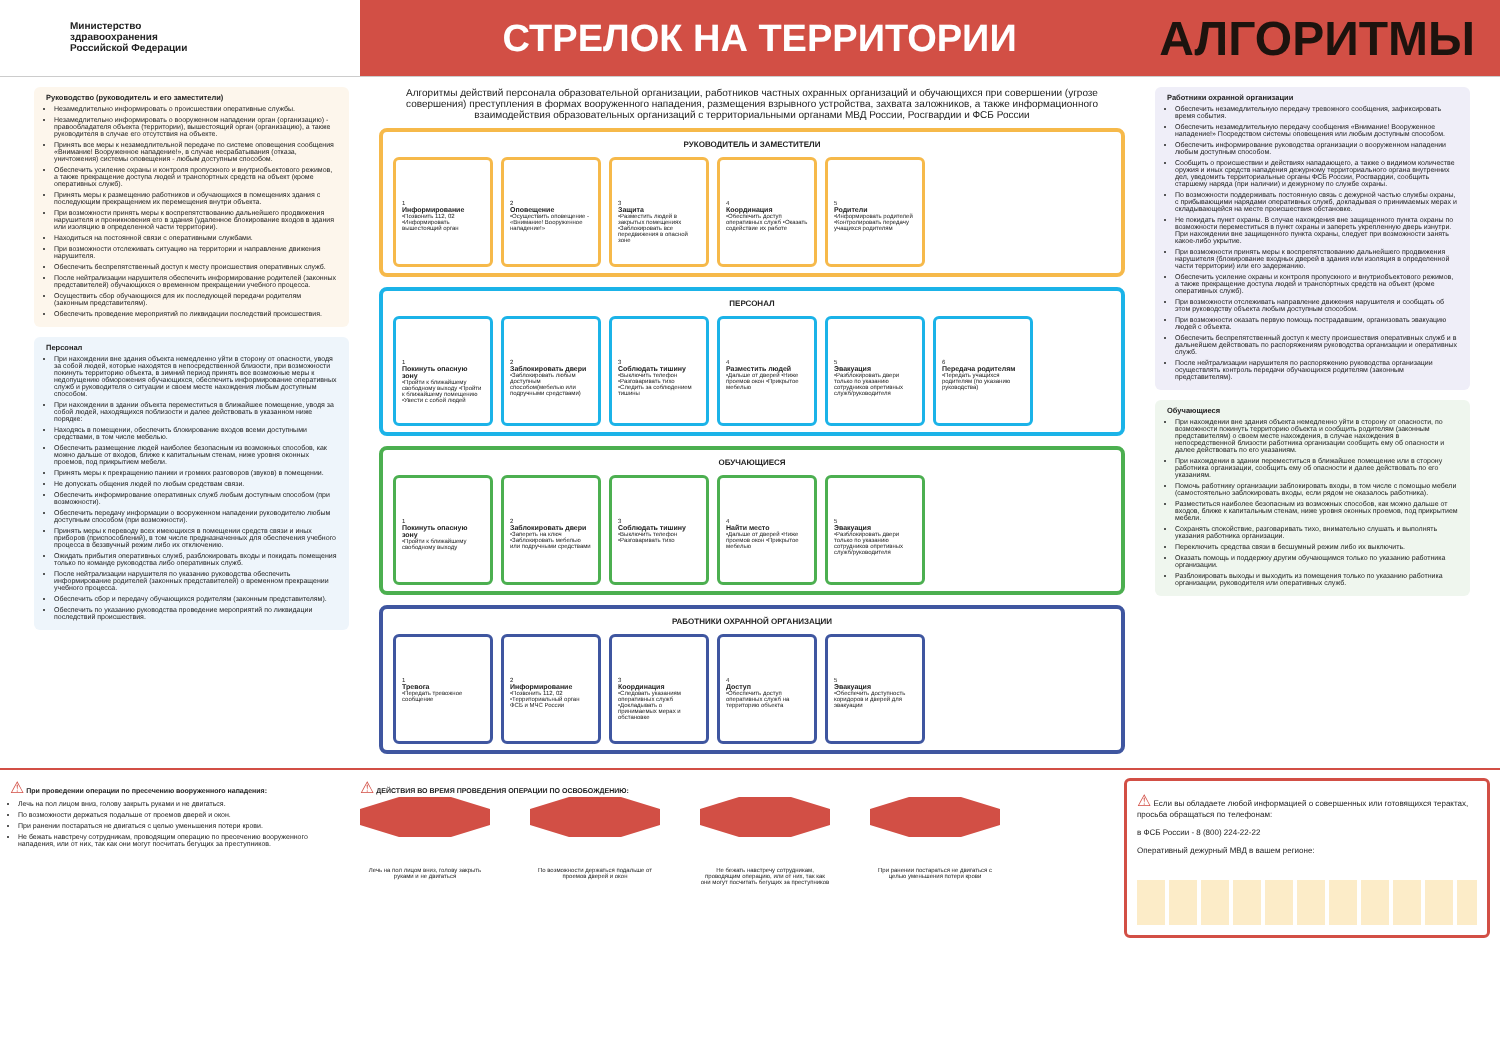Министерство
здравоохранения
Российской Федерации
СТРЕЛОК НА ТЕРРИТОРИИ
АЛГОРИТМЫ
Руководство (руководитель и его заместители)
Незамедлительно информировать о происшествии оперативные службы.
Незамедлительно информировать о вооруженном нападении орган (организацию) - правообладателя объекта (территории), вышестоящий орган (организацию), а также руководителя в случае его отсутствия на объекте.
Принять все меры к незамедлительной передаче по системе оповещения сообщения «Внимание! Вооруженное нападение!», в случае несрабатывания (отказа, уничтожения) системы оповещения - любым доступным способом.
Обеспечить усиление охраны и контроля пропускного и внутриобъектового режимов, а также прекращение доступа людей и транспортных средств на объект (кроме оперативных служб).
Принять меры к размещению работников и обучающихся в помещениях здания с последующим прекращением их перемещения внутри объекта.
При возможности принять меры к воспрепятствованию дальнейшего продвижения нарушителя и проникновения его в здания (удаленное блокирование входов в здания или изоляцию в определенной части территории).
Находиться на постоянной связи с оперативными службами.
При возможности отслеживать ситуацию на территории и направление движения нарушителя.
Обеспечить беспрепятственный доступ к месту происшествия оперативных служб.
После нейтрализации нарушителя обеспечить информирование родителей (законных представителей) обучающихся о временном прекращении учебного процесса.
Осуществить сбор обучающихся для их последующей передачи родителям (законным представителям).
Обеспечить проведение мероприятий по ликвидации последствий происшествия.
Персонал
При нахождении вне здания объекта немедленно уйти в сторону от опасности, уводя за собой людей, которые находятся в непосредственной близости, при возможности покинуть территорию объекта, в зимний период принять все возможные меры к недопущению обморожения обучающихся, обеспечить информирование оперативных служб и руководителя о ситуации и своем месте нахождения любым доступным способом.
При нахождении в здании объекта переместиться в ближайшее помещение, уводя за собой людей, находящихся поблизости и далее действовать в указанном ниже порядке:
Находясь в помещении, обеспечить блокирование входов всеми доступными средствами, в том числе мебелью.
Обеспечить размещение людей наиболее безопасным из возможных способов, как можно дальше от входов, ближе к капитальным стенам, ниже уровня оконных проемов, под прикрытием мебели.
Принять меры к прекращению паники и громких разговоров (звуков) в помещении.
Не допускать общения людей по любым средствам связи.
Обеспечить информирование оперативных служб любым доступным способом (при возможности).
Обеспечить передачу информации о вооруженном нападении руководителю любым доступным способом (при возможности).
Принять меры к переводу всех имеющихся в помещении средств связи и иных приборов (приспособлений), в том числе предназначенных для обеспечения учебного процесса в беззвучный режим либо их отключению.
Ожидать прибытия оперативных служб, разблокировать входы и покидать помещения только по команде руководства либо оперативных служб.
После нейтрализации нарушителя по указанию руководства обеспечить информирование родителей (законных представителей) о временном прекращении учебного процесса.
Обеспечить сбор и передачу обучающихся родителям (законным представителям).
Обеспечить по указанию руководства проведение мероприятий по ликвидации последствий происшествия.
Алгоритмы действий персонала образовательной организации, работников частных охранных организаций и обучающихся при совершении (угрозе совершения) преступления в формах вооруженного нападения, размещения взрывного устройства, захвата заложников, а также информационного взаимодействия образовательных организаций с территориальными органами МВД России, Росгвардии и ФСБ России
РУКОВОДИТЕЛЬ И ЗАМЕСТИТЕЛИ
1
Информирование
•Позвонить 112, 02 •Информировать вышестоящий орган
2
Оповещение
•Осуществить оповещение - «Внимание! Вооруженное нападение!»
3
Защита
•Разместить людей в закрытых помещениях •Заблокировать все передвижения в опасной зоне
4
Координация
•Обеспечить доступ оперативных служб •Оказать содействие их работе
5
Родители
•Информировать родителей •Контролировать передачу учащихся родителям
ПЕРСОНАЛ
1
Покинуть опасную зону
•Пройти к ближайшему свободному выходу •Пройти к ближайшему помещению •Увести с собой людей
2
Заблокировать двери
•Заблокировать любым доступным способом(мебелью или подручными средствами)
3
Соблюдать тишину
•Выключить телефон •Разговаривать тихо •Следить за соблюдением тишины
4
Разместить людей
•Дальше от дверей •Ниже проемов окон •Прикрытое мебелью
5
Эвакуация
•Разблокировать двери только по указанию сотрудников опретивных служб/руководителя
6
Передача родителям
•Передать учащихся родителям (по указанию руководства)
ОБУЧАЮЩИЕСЯ
1
Покинуть опасную зону
•Пройти к ближайшему свободному выходу
2
Заблокировать двери
•Запереть на ключ •Заблокировать мебелью или подручными средствами
3
Соблюдать тишину
•Выключить телефон •Разговаривать тихо
4
Найти место
•Дальше от дверей •Ниже проемов окон •Прикрытое мебелью
5
Эвакуация
•Разблокировать двери только по указанию сотрудников опретивных служб/руководителя
РАБОТНИКИ ОХРАННОЙ ОРГАНИЗАЦИИ
1
Тревога
•Передать тревожное сообщение
2
Информирование
•Позвонить 112, 02 •Территориальный орган ФСБ и МЧС России
3
Координация
•Следовать указаниям оперативных служб •Докладывать о принимаемых мерах и обстановке
4
Доступ
•Обеспечить доступ оперативных служб на территорию объекта
5
Эвакуация
•Обеспечить доступность коридоров и дверей для эвакуации
Работники охранной организации
Обеспечить незамедлительную передачу тревожного сообщения, зафиксировать время события.
Обеспечить незамедлительную передачу сообщения «Внимание! Вооруженное нападение!» Посредством системы оповещения или любым доступным способом.
Обеспечить информирование руководства организации о вооруженном нападении любым доступным способом.
Сообщить о происшествии и действиях нападающего, а также о видимом количестве оружия и иных средств нападения дежурному территориального органа внутренних дел, уведомить территориальные органы ФСБ России, Росгвардии, сообщить старшему наряда (при наличии) и дежурному по службе охраны.
По возможности поддерживать постоянную связь с дежурной частью службы охраны, с прибывающими нарядами оперативных служб, докладывая о принимаемых мерах и складывающейся на месте происшествия обстановке.
Не покидать пункт охраны. В случае нахождения вне защищенного пункта охраны по возможности переместиться в пункт охраны и запереть укрепленную дверь изнутри. При нахождении вне защищенного пункта охраны, следует при возможности занять какое-либо укрытие.
При возможности принять меры к воспрепятствованию дальнейшего продвижения нарушителя (блокирование входных дверей в здания или изоляция в определенной части территории) или его задержанию.
Обеспечить усиление охраны и контроля пропускного и внутриобъектового режимов, а также прекращение доступа людей и транспортных средств на объект (кроме оперативных служб).
При возможности отслеживать направление движения нарушителя и сообщать об этом руководству объекта любым доступным способом.
При возможности оказать первую помощь пострадавшим, организовать эвакуацию людей с объекта.
Обеспечить беспрепятственный доступ к месту происшествия оперативных служб и в дальнейшем действовать по распоряжениям руководства организации и оперативных служб.
После нейтрализации нарушителя по распоряжению руководства организации осуществлять контроль передачи обучающихся родителям (законным представителям).
Обучающиеся
При нахождении вне здания объекта немедленно уйти в сторону от опасности, по возможности покинуть территорию объекта и сообщить родителям (законным представителям) о своем месте нахождения, в случае нахождения в непосредственной близости работника организации сообщить ему об опасности и далее действовать по его указаниям.
При нахождении в здании переместиться в ближайшее помещение или в сторону работника организации, сообщить ему об опасности и далее действовать по его указаниям.
Помочь работнику организации заблокировать входы, в том числе с помощью мебели (самостоятельно заблокировать входы, если рядом не оказалось работника).
Разместиться наиболее безопасным из возможных способов, как можно дальше от входов, ближе к капитальным стенам, ниже уровня оконных проемов, под прикрытием мебели.
Сохранять спокойствие, разговаривать тихо, внимательно слушать и выполнять указания работника организации.
Переключить средства связи в бесшумный режим либо их выключить.
Оказать помощь и поддержку другим обучающимся только по указанию работника организации.
Разблокировать выходы и выходить из помещения только по указанию работника организации, руководителя или оперативных служб.
⚠ При проведении операции по пресечению вооруженного нападения:
Лечь на пол лицом вниз, голову закрыть руками и не двигаться.
По возможности держаться подальше от проемов дверей и окон.
При ранении постараться не двигаться с целью уменьшения потери крови.
Не бежать навстречу сотрудникам, проводящим операцию по пресечению вооруженного нападения, или от них, так как они могут посчитать бегущих за преступников.
⚠ ДЕЙСТВИЯ ВО ВРЕМЯ ПРОВЕДЕНИЯ ОПЕРАЦИИ ПО ОСВОБОЖДЕНИЮ:
Лечь на пол лицом вниз, голову закрыть руками и не двигаться
По возможности держаться подальше от проемов дверей и окон
Не бежать навстречу сотрудникам, проводящим операцию, или от них, так как они могут посчитать бегущих за преступников
При ранении постараться не двигаться с целью уменьшения потери крови
⚠ Если вы обладаете любой информацией о совершенных или готовящихся терактах, просьба обращаться по телефонам:
в ФСБ России - 8 (800) 224-22-22
Оперативный дежурный МВД в вашем регионе: